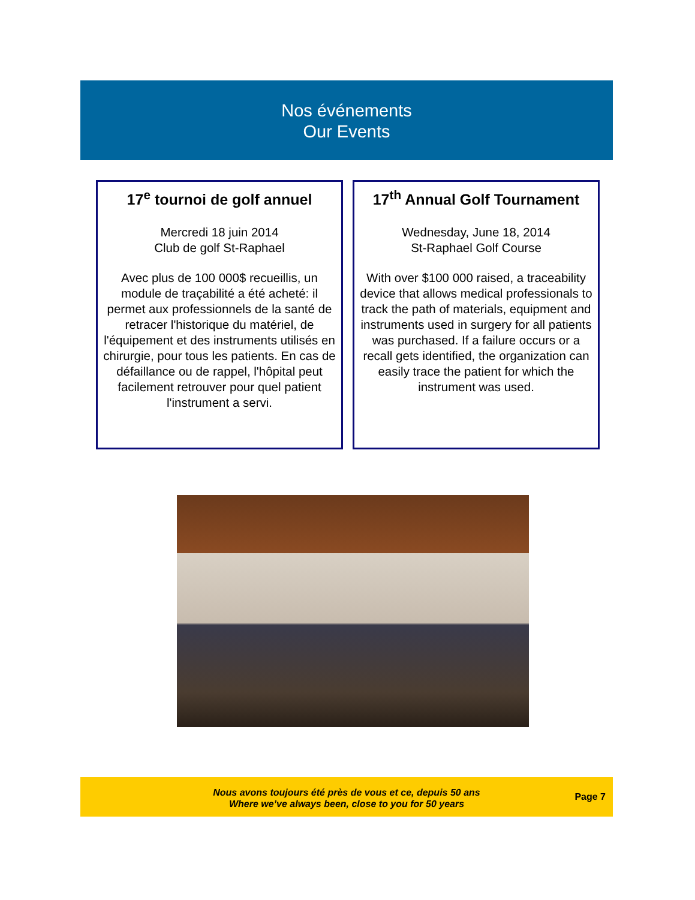Nos événements
Our Events
17<sup>e</sup> tournoi de golf annuel
Mercredi 18 juin 2014
Club de golf St-Raphael
Avec plus de 100 000$ recueillis, un module de traçabilité a été acheté: il permet aux professionnels de la santé de retracer l'historique du matériel, de l'équipement et des instruments utilisés en chirurgie, pour tous les patients. En cas de défaillance ou de rappel, l'hôpital peut facilement retrouver pour quel patient l'instrument a servi.
17<sup>th</sup> Annual Golf Tournament
Wednesday, June 18, 2014
St-Raphael Golf Course
With over $100 000 raised, a traceability device that allows medical professionals to track the path of materials, equipment and instruments used in surgery for all patients was purchased. If a failure occurs or a recall gets identified, the organization can easily trace the patient for which the instrument was used.
Nous avons toujours été près de vous et ce, depuis 50 ans
Where we’ve always been, close to you for 50 years
Page 7